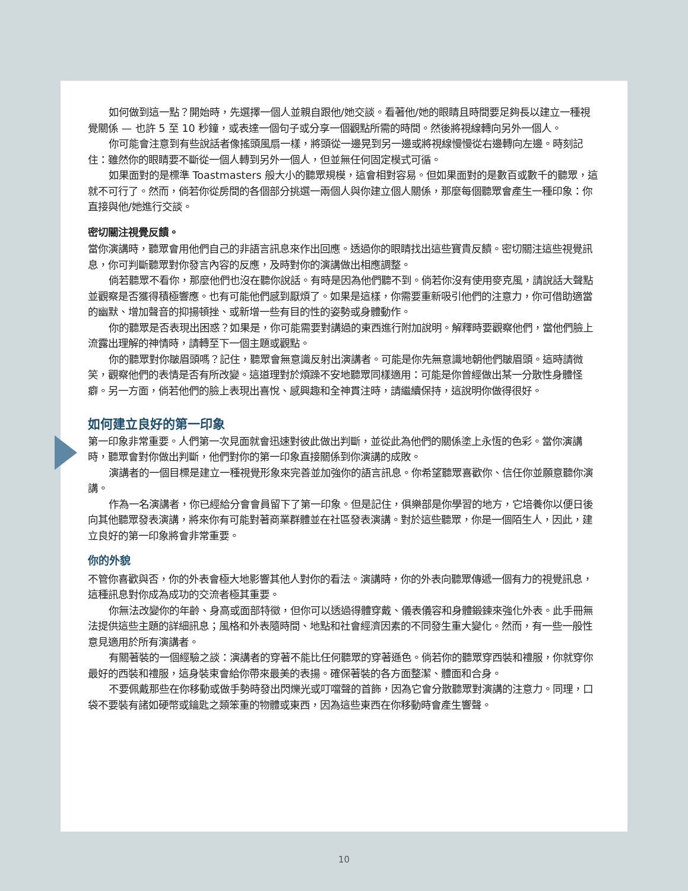如何做到這一點？開始時，先選擇一個人並親自跟他/她交談。看著他/她的眼睛且時間要足夠長以建立一種視覺關係 — 也許 5 至 10 秒鐘，或表達一個句子或分享一個觀點所需的時間。然後將視線轉向另外一個人。
你可能會注意到有些說話者像搖頭風扇一樣，將頭從一邊晃到另一邊或將視線慢慢從右邊轉向左邊。時刻記住：雖然你的眼睛要不斷從一個人轉到另外一個人，但並無任何固定模式可循。
如果面對的是標準 Toastmasters 般大小的聽眾規模，這會相對容易。但如果面對的是數百或數千的聽眾，這就不可行了。然而，倘若你從房間的各個部分挑選一兩個人與你建立個人關係，那麼每個聽眾會產生一種印象：你直接與他/她進行交談。
密切關注視覺反饋。
當你演講時，聽眾會用他們自己的非語言訊息來作出回應。透過你的眼睛找出這些寶貴反饋。密切關注這些視覺訊息，你可判斷聽眾對你發言內容的反應，及時對你的演講做出相應調整。
倘若聽眾不看你，那麼他們也沒在聽你說話。有時是因為他們聽不到。倘若你沒有使用麥克風，請說話大聲點並觀察是否獲得積極響應。也有可能他們感到厭煩了。如果是這樣，你需要重新吸引他們的注意力，你可借助適當的幽默、增加聲音的抑揚頓挫、或新增一些有目的性的姿勢或身體動作。
你的聽眾是否表現出困惑？如果是，你可能需要對講過的東西進行附加說明。解釋時要觀察他們，當他們臉上流露出理解的神情時，請轉至下一個主題或觀點。
你的聽眾對你皺眉頭嗎？記住，聽眾會無意識反射出演講者。可能是你先無意識地朝他們皺眉頭。這時請微笑，觀察他們的表情是否有所改變。這道理對於煩躁不安地聽眾同樣適用：可能是你曾經做出某一分散性身體怪癖。另一方面，倘若他們的臉上表現出喜悅、感興趣和全神貫注時，請繼續保持，這說明你做得很好。
如何建立良好的第一印象
第一印象非常重要。人們第一次見面就會迅速對彼此做出判斷，並從此為他們的關係塗上永恆的色彩。當你演講時，聽眾會對你做出判斷，他們對你的第一印象直接關係到你演講的成敗。
演講者的一個目標是建立一種視覺形象來完善並加強你的語言訊息。你希望聽眾喜歡你、信任你並願意聽你演講。
作為一名演講者，你已經給分會會員留下了第一印象。但是記住，俱樂部是你學習的地方，它培養你以便日後向其他聽眾發表演講，將來你有可能對著商業群體並在社區發表演講。對於這些聽眾，你是一個陌生人，因此，建立良好的第一印象將會非常重要。
你的外貌
不管你喜歡與否，你的外表會極大地影響其他人對你的看法。演講時，你的外表向聽眾傳遞一個有力的視覺訊息，這種訊息對你成為成功的交流者極其重要。
你無法改變你的年齡、身高或面部特徵，但你可以透過得體穿戴、儀表儀容和身體鍛鍊來強化外表。此手冊無法提供這些主題的詳細訊息；風格和外表隨時間、地點和社會經濟因素的不同發生重大變化。然而，有一些一般性意見適用於所有演講者。
有關著裝的一個經驗之談：演講者的穿著不能比任何聽眾的穿著遜色。倘若你的聽眾穿西裝和禮服，你就穿你最好的西裝和禮服，這身裝束會給你帶來最美的表揚。確保著裝的各方面整潔、體面和合身。
不要佩戴那些在你移動或做手勢時發出閃爍光或叮噹聲的首飾，因為它會分散聽眾對演講的注意力。同理，口袋不要裝有諸如硬幣或鑰匙之類笨重的物體或東西，因為這些東西在你移動時會產生響聲。
10